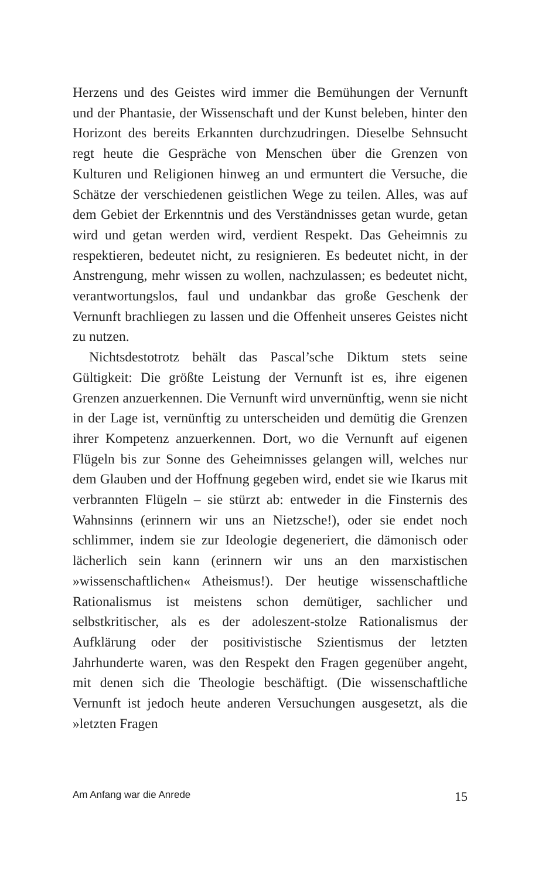Herzens und des Geistes wird immer die Bemühungen der Vernunft und der Phantasie, der Wissenschaft und der Kunst beleben, hinter den Horizont des bereits Erkannten durchzudringen. Dieselbe Sehnsucht regt heute die Gespräche von Menschen über die Grenzen von Kulturen und Religionen hinweg an und ermuntert die Versuche, die Schätze der verschiedenen geistlichen Wege zu teilen. Alles, was auf dem Gebiet der Erkenntnis und des Verständnisses getan wurde, getan wird und getan werden wird, verdient Respekt. Das Geheimnis zu respektieren, bedeutet nicht, zu resignieren. Es bedeutet nicht, in der Anstrengung, mehr wissen zu wollen, nachzulassen; es bedeutet nicht, verantwortungslos, faul und undankbar das große Geschenk der Vernunft brachliegen zu lassen und die Offenheit unseres Geistes nicht zu nutzen.
Nichtsdestotrotz behält das Pascal’sche Diktum stets seine Gültigkeit: Die größte Leistung der Vernunft ist es, ihre eigenen Grenzen anzuerkennen. Die Vernunft wird unvernünftig, wenn sie nicht in der Lage ist, vernünftig zu unterscheiden und demütig die Grenzen ihrer Kompetenz anzuerkennen. Dort, wo die Vernunft auf eigenen Flügeln bis zur Sonne des Geheimnisses gelangen will, welches nur dem Glauben und der Hoffnung gegeben wird, endet sie wie Ikarus mit verbrannten Flügeln – sie stürzt ab: entweder in die Finsternis des Wahnsinns (erinnern wir uns an Nietzsche!), oder sie endet noch schlimmer, indem sie zur Ideologie degeneriert, die dämonisch oder lächerlich sein kann (erinnern wir uns an den marxistischen »wissenschaftlichen« Atheismus!). Der heutige wissenschaftliche Rationalismus ist meistens schon demütiger, sachlicher und selbstkritischer, als es der adoleszent-stolze Rationalismus der Aufklärung oder der positivistische Szientismus der letzten Jahrhunderte waren, was den Respekt den Fragen gegenüber angeht, mit denen sich die Theologie beschäftigt. (Die wissenschaftliche Vernunft ist jedoch heute anderen Versuchungen ausgesetzt, als die »letzten Fragen
Am Anfang war die Anrede 15